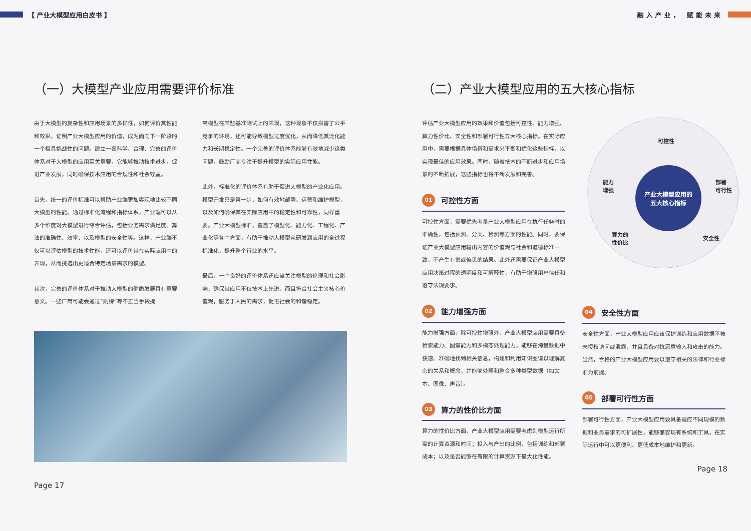【 产业大模型应用白皮书 】 融入产业， 赋能未来
（一）大模型产业应用需要评价标准
由于大模型的复杂性和应用场景的多样性，如何评价其性能和效果，证明产业大模型应用的价值，成为面向下一阶段的一个极具挑战性的问题。建立一套科学、合理、完善的评价体系对于大模型的应用至关重要，它能够推动技术进步，促进产业发展，同时确保技术应用的合规性和社会效益。
首先，统一的评价标准可以帮助产业端更加客观地比较不同大模型的性能。通过标准化流程和指标体系，产业端可以从多个维度对大模型进行综合评估，包括业务需求满足度、算法的准确性、效率、以及模型的安全性等。这样，产业端不仅可以评估模型的技术性能，还可以评价其在实际应用中的表现，从而挑选出更适合特定场景需求的模型。
其次，完善的评价体系对于推动大模型的健康发展具有重要意义。一些厂商可能会通过“刷榜”等不正当手段提
高模型在某些基准测试上的表现，这种现象不仅损害了公平竞争的环境，还可能导致模型过度优化，从而降低其泛化能力和长期稳定性。一个完善的评价体系能够有效地减少这类问题，鼓励厂商专注于提升模型的实际应用性能。
此外，标准化的评价体系有助于促进大模型的产业化应用。模型开发只是第一步，如何有效地部署、运营和维护模型，以及如何确保其在实际应用中的稳定性和可靠性，同样重要。产业大模型标准，覆盖了模型化、能力化、工程化、产业化等各个方面，有助于推动大模型从研发到应用的全过程标准化，提升整个行业的水平。
最后，一个良好的评价体系还应当关注模型的伦理和社会影响，确保其应用不仅技术上先进，而且符合社会主义核心价值观，服务于人民的需求，促进社会的和谐稳定。
Page 17
（二）产业大模型应用的五大核心指标
评估产业大模型应用的效果和价值包括可控性、能力增强、算力性价比、安全性和部署可行性五大核心指标。在实际应用中，需要根据具体场景和需求来平衡和优化这些指标，以实现最佳的应用效果。同时，随着技术的不断进步和应用场景的不断拓展，这些指标也将不断发展和完善。
01 可控性方面
可控性方面，需要优先考量产业大模型应用在执行任务时的准确性，包括预测、分类、检测等方面的性能。同时，要保证产业大模型应用输出内容的价值观与社会和道德标准一致，不产生有害或偏见的结果。此外还需要保证产业大模型应用决策过程的透明度和可解释性，有助于增强用户信任和遵守法规要求。
02 能力增强方面
能力增强方面，除可控性增强外，产业大模型应用需要具备检索能力、图谱能力和多模态处理能力，能够在海量数据中快速、准确地找到相关信息，构建和利用知识图谱以理解复杂的关系和概念，并能够处理和整合多种类型数据（如文本、图像、声音）。
03 算力的性价比方面
算力的性价比方面，产业大模型应用需要考虑到模型运行所需的计算资源和时间；投入与产出的比例，包括训练和部署成本；以及是否能够在有限的计算资源下最大化性能。
可控性
能力
增强
部署
可行性
算力的
性价比 安全性
产业大模型应用的
五大核心指标
04 安全性方面
安全性方面，产业大模型应用应该保护训练和应用数据不被未授权访问或泄露，并且具备对抗恶意输入和攻击的能力。当然，合格的产业大模型应用要以遵守相关的法律和行业标准为前提。
05 部署可行性方面
部署可行性方面，产业大模型应用要具备适应不同规模的数据和业务需求的可扩展性，能够兼容现有系统和工具，在实际运行中可以更便利、更低成本地维护和更新。
Page 18